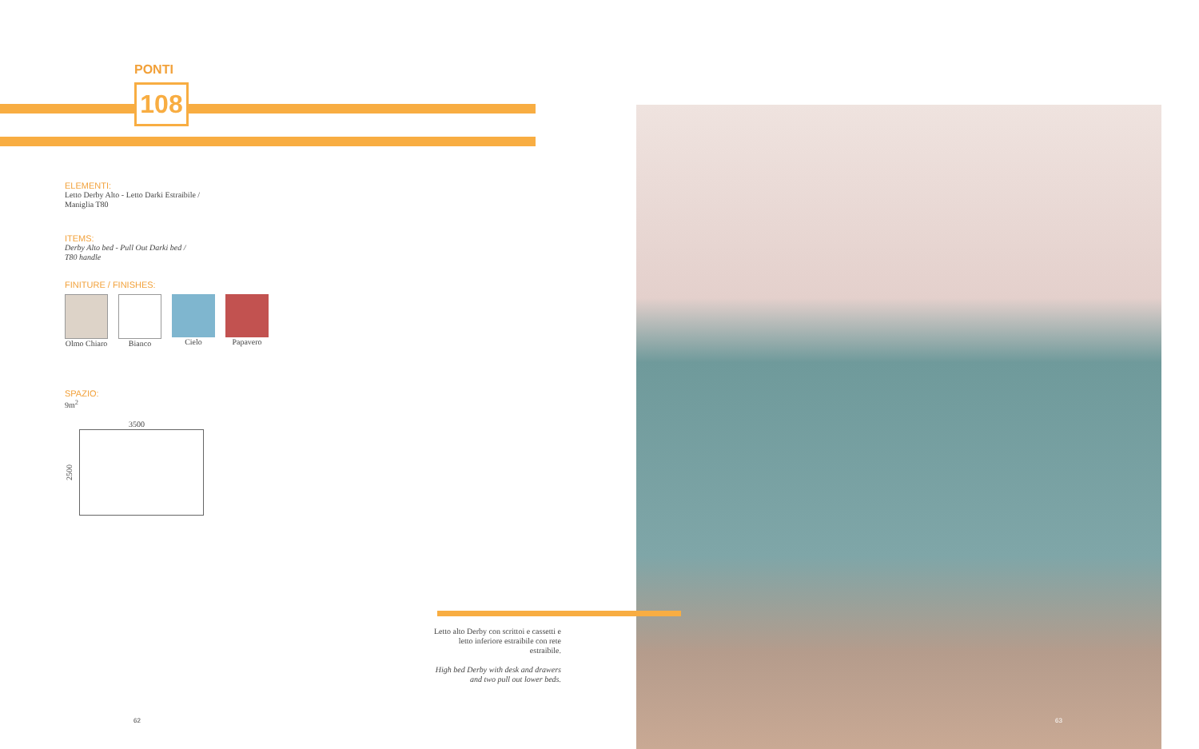PONTI
108
ELEMENTI:
Letto Derby Alto - Letto Darki Estraibile /
Maniglia T80
ITEMS:
Derby Alto bed - Pull Out Darki bed /
T80 handle
FINITURE / FINISHES:
Olmo Chiaro
Bianco Cielo Papavero
SPAZIO:
9m<sup>2</sup>
3500
2500
62
Letto alto Derby con scrittoi e cassetti e letto inferiore estraibile con rete estraibile.
High bed Derby with desk and drawers and two pull out lower beds.
63